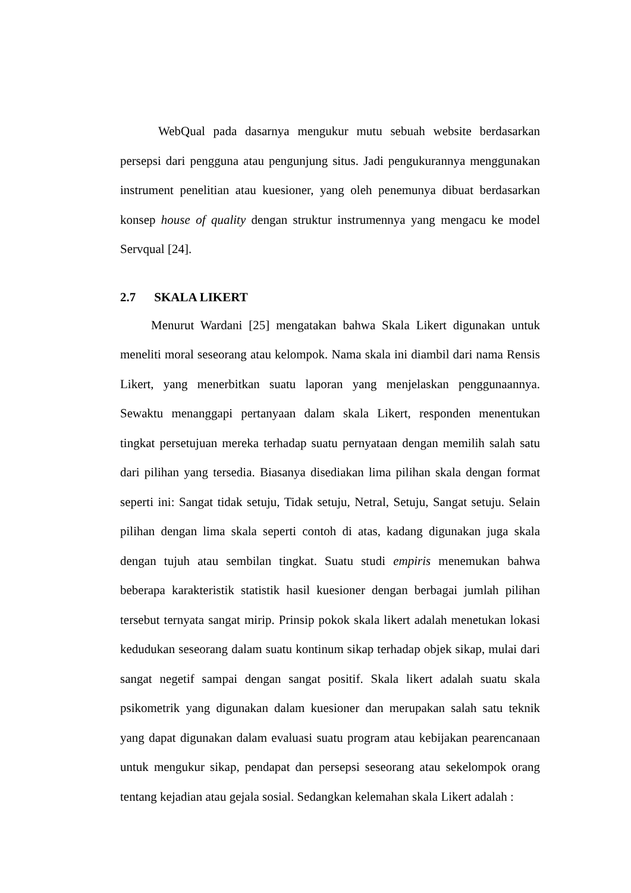WebQual pada dasarnya mengukur mutu sebuah website berdasarkan persepsi dari pengguna atau pengunjung situs. Jadi pengukurannya menggunakan instrument penelitian atau kuesioner, yang oleh penemunya dibuat berdasarkan konsep house of quality dengan struktur instrumennya yang mengacu ke model Servqual [24].
2.7 SKALA LIKERT
Menurut Wardani [25] mengatakan bahwa Skala Likert digunakan untuk meneliti moral seseorang atau kelompok. Nama skala ini diambil dari nama Rensis Likert, yang menerbitkan suatu laporan yang menjelaskan penggunaannya. Sewaktu menanggapi pertanyaan dalam skala Likert, responden menentukan tingkat persetujuan mereka terhadap suatu pernyataan dengan memilih salah satu dari pilihan yang tersedia. Biasanya disediakan lima pilihan skala dengan format seperti ini: Sangat tidak setuju, Tidak setuju, Netral, Setuju, Sangat setuju. Selain pilihan dengan lima skala seperti contoh di atas, kadang digunakan juga skala dengan tujuh atau sembilan tingkat. Suatu studi empiris menemukan bahwa beberapa karakteristik statistik hasil kuesioner dengan berbagai jumlah pilihan tersebut ternyata sangat mirip. Prinsip pokok skala likert adalah menetukan lokasi kedudukan seseorang dalam suatu kontinum sikap terhadap objek sikap, mulai dari sangat negetif sampai dengan sangat positif. Skala likert adalah suatu skala psikometrik yang digunakan dalam kuesioner dan merupakan salah satu teknik yang dapat digunakan dalam evaluasi suatu program atau kebijakan pearencanaan untuk mengukur sikap, pendapat dan persepsi seseorang atau sekelompok orang tentang kejadian atau gejala sosial. Sedangkan kelemahan skala Likert adalah :